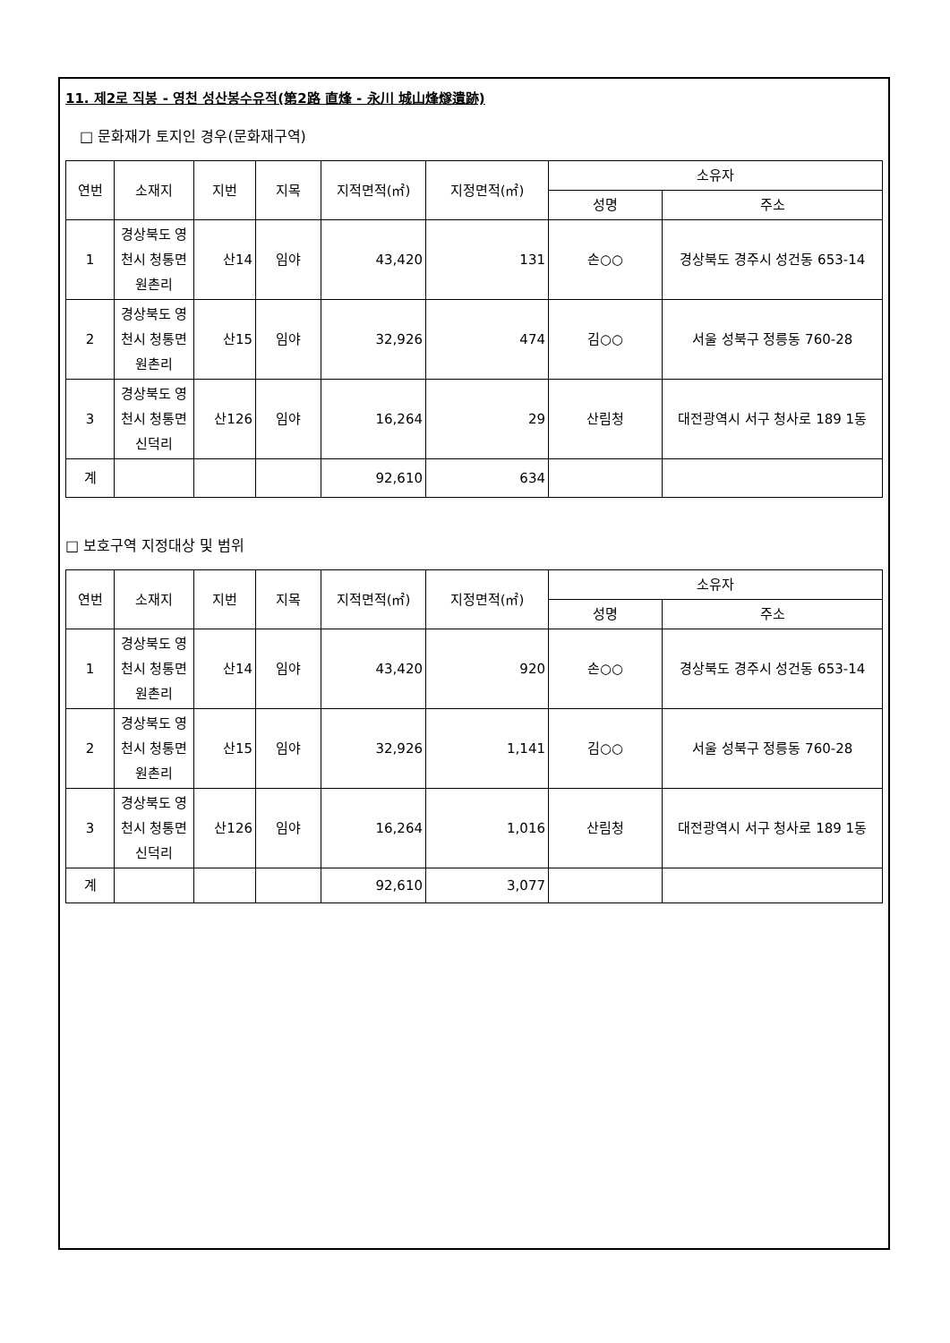11. 제2로 직봉 - 영천 성산봉수유적(第2路 直烽 - 永川 城山烽燧遺跡)
□ 문화재가 토지인 경우(문화재구역)
| 연번 | 소재지 | 지번 | 지목 | 지적면적(㎡) | 지정면적(㎡) | 소유자 | |
| --- | --- | --- | --- | --- | --- | --- | --- |
| | | | | | | 성명 | 주소 |
| 1 | 경상북도 영천시 청통면 원촌리 | 산14 | 임야 | 43,420 | 131 | 손○○ | 경상북도 경주시 성건동 653-14 |
| 2 | 경상북도 영천시 청통면 원촌리 | 산15 | 임야 | 32,926 | 474 | 김○○ | 서울 성북구 정릉동 760-28 |
| 3 | 경상북도 영천시 청통면 신덕리 | 산126 | 임야 | 16,264 | 29 | 산림청 | 대전광역시 서구 청사로 189 1동 |
| 계 | | | | 92,610 | 634 | | |
□ 보호구역 지정대상 및 범위
| 연번 | 소재지 | 지번 | 지목 | 지적면적(㎡) | 지정면적(㎡) | 소유자 | |
| --- | --- | --- | --- | --- | --- | --- | --- |
| | | | | | | 성명 | 주소 |
| 1 | 경상북도 영천시 청통면 원촌리 | 산14 | 임야 | 43,420 | 920 | 손○○ | 경상북도 경주시 성건동 653-14 |
| 2 | 경상북도 영천시 청통면 원촌리 | 산15 | 임야 | 32,926 | 1,141 | 김○○ | 서울 성북구 정릉동 760-28 |
| 3 | 경상북도 영천시 청통면 신덕리 | 산126 | 임야 | 16,264 | 1,016 | 산림청 | 대전광역시 서구 청사로 189 1동 |
| 계 | | | | 92,610 | 3,077 | | |